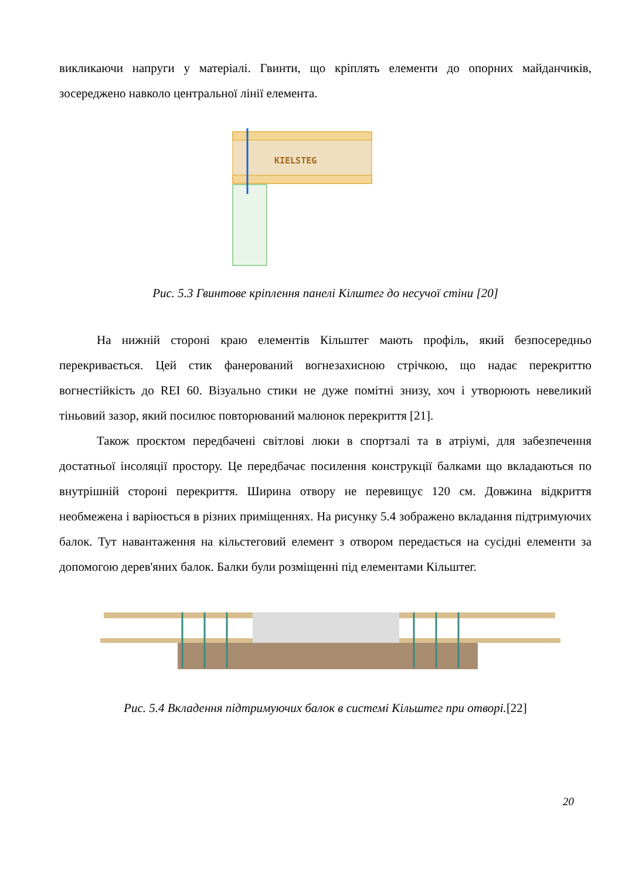викликаючи напруги у матеріалі. Гвинти, що кріплять елементи до опорних майданчиків, зосереджено навколо центральної лінії елемента.
KIELSTEG
Рис. 5.3 Гвинтове кріплення панелі Кілштег до несучої стіни [20]
На нижній стороні краю елементів Кільштег мають профіль, який безпосередньо перекривається. Цей стик фанерований вогнезахисною стрічкою, що надає перекриттю вогнестійкість до REI 60. Візуально стики не дуже помітні знизу, хоч і утворюють невеликий тіньовий зазор, який посилює повторюваний малюнок перекриття [21].
Також проєктом передбачені світлові люки в спортзалі та в атріумі, для забезпечення достатньої інсоляції простору. Це передбачає посилення конструкції балками що вкладаються по внутрішній стороні перекриття. Ширина отвору не перевищує 120 см. Довжина відкриття необмежена і варіюється в різних приміщеннях. На рисунку 5.4 зображено вкладання підтримуючих балок. Тут навантаження на кільстеговий елемент з отвором передається на сусідні елементи за допомогою дерев'яних балок. Балки були розміщенні під елементами Кільштег.
Рис. 5.4 Вкладення підтримуючих балок в системі Кільштег при отворі.[22]
20